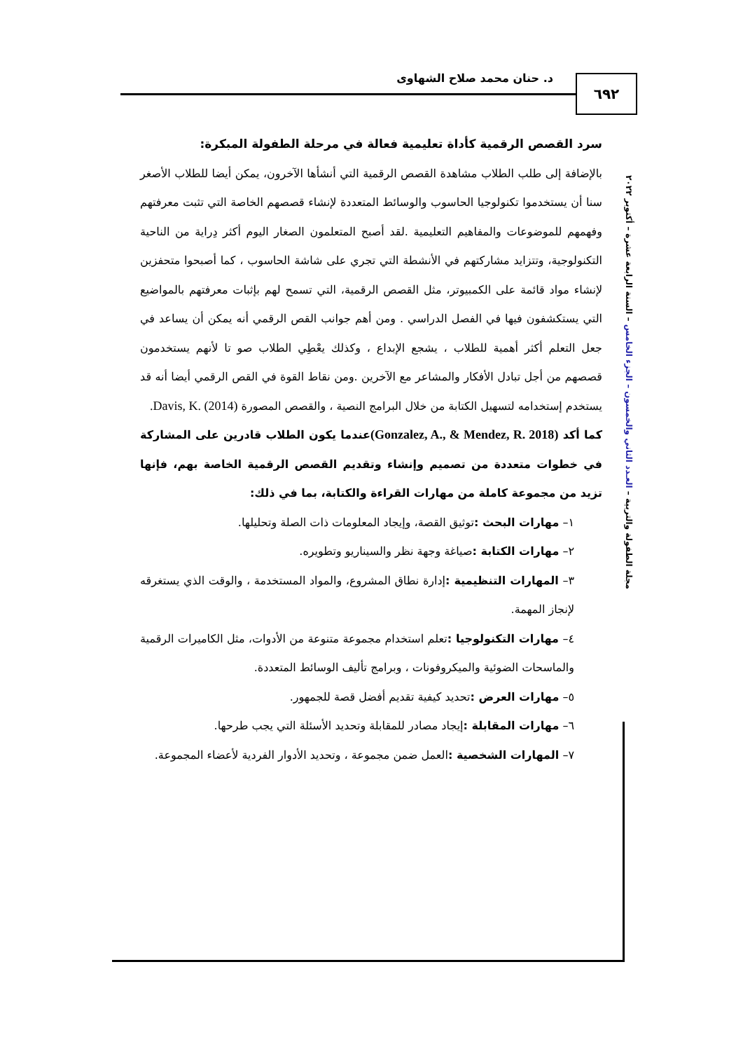د. حنان محمد صلاح الشهاوى ٦٩٢
مجلة الطفولة والتربية – العـدد الثاني والخمسون – الجزء الخامس – السنة الرابعة عشرة – أكتوبر ٢٠٢٢
سرد القصص الرقمية كأداة تعليمية فعالة في مرحلة الطفولة المبكرة:
بالإضافة إلى طلب الطلاب مشاهدة القصص الرقمية التي أنشأها الآخرون، يمكن أيضا للطلاب الأصغر سنا أن يستخدموا تكنولوجيا الحاسوب والوسائط المتعددة لإنشاء قصصهم الخاصة التي تثبت معرفتهم وفهمهم للموضوعات والمفاهيم التعليمية .لقد أصبح المتعلمون الصغار اليوم أكثر دِراية من الناحية التكنولوجية، وتتزايد مشاركتهم في الأنشطة التي تجري على شاشة الحاسوب ، كما أصبحوا متحفزين لإنشاء مواد قائمة على الكمبيوتر، مثل القصص الرقمية، التي تسمح لهم بإثبات معرفتهم بالمواضيع التي يستكشفون فيها في الفصل الدراسي . ومن أهم جوانب القص الرقمي أنه يمكن أن يساعد في جعل التعلم أكثر أهمية للطلاب ، يشجع الإبداع ، وكذلك يعْطِي الطلاب صو تا لأنهم يستخدمون قصصهم من أجل تبادل الأفكار والمشاعر مع الآخرين .ومن نقاط القوة في القص الرقمي أيضا أنه قد يستخدم إستخدامه لتسهيل الكتابة من خلال البرامج النصية ، والقصص المصورة Davis, K. (2014).
كما أكد (Gonzalez, A., & Mendez, R. 2018) عندما يكون الطلاب قادرين على المشاركة في خطوات متعددة من تصميم وإنشاء وتقديم القصص الرقمية الخاصة بهم، فإنها تزيد من مجموعة كاملة من مهارات القراءة والكتابة، بما في ذلك:
١– مهارات البحث : توثيق القصة، وإيجاد المعلومات ذات الصلة وتحليلها.
٢– مهارات الكتابة : صياغة وجهة نظر والسيناريو وتطويره.
٣– المهارات التنظيمية : إدارة نطاق المشروع، والمواد المستخدمة ، والوقت الذي يستغرقه لإنجاز المهمة.
٤– مهارات التكنولوجيا : تعلم استخدام مجموعة متنوعة من الأدوات، مثل الكاميرات الرقمية والماسحات الضوئية والميكروفونات ، وبرامج تأليف الوسائط المتعددة.
٥– مهارات العرض : تحديد كيفية تقديم أفضل قصة للجمهور.
٦– مهارات المقابلة : إيجاد مصادر للمقابلة وتحديد الأسئلة التي يجب طرحها.
٧– المهارات الشخصية : العمل ضمن مجموعة ، وتحديد الأدوار الفردية لأعضاء المجموعة.